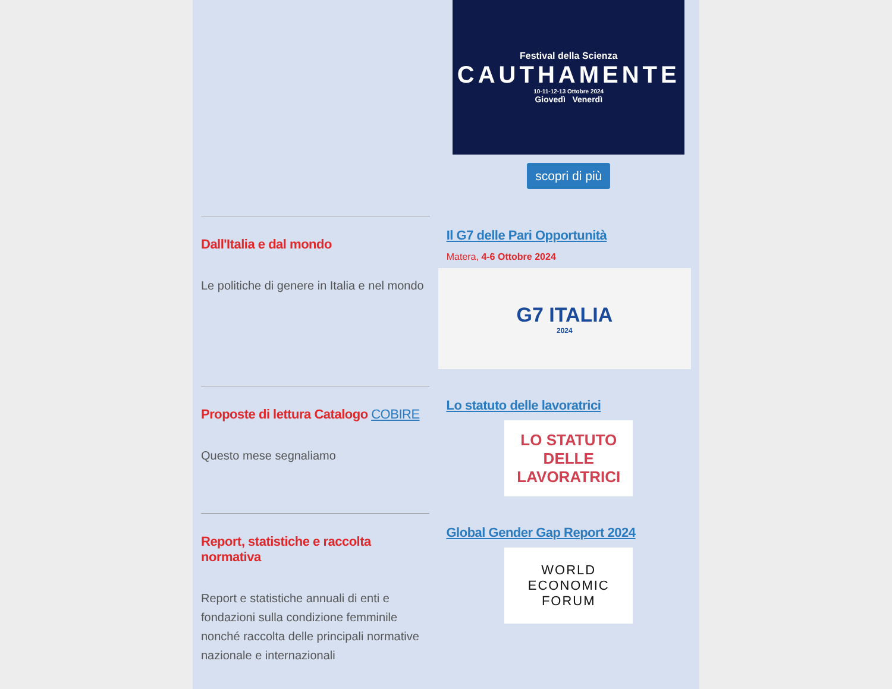Festival della Scienza
CAUTHAMENTE
10-11-12-13 Ottobre 2024
Giovedì Venerdì
scopri di più
Dall'Italia e dal mondo
Le politiche di genere in Italia e nel mondo
Il G7 delle Pari Opportunità
Matera, 4-6 Ottobre 2024
G7 ITALIA
2024
Proposte di lettura Catalogo COBIRE
Questo mese segnaliamo
Lo statuto delle lavoratrici
LO STATUTO DELLE LAVORATRICI
Report, statistiche e raccolta normativa
Report e statistiche annuali di enti e fondazioni sulla condizione femminile nonché raccolta delle principali normative nazionale e internazionali
Global Gender Gap Report 2024
WORLD
ECONOMIC
FORUM